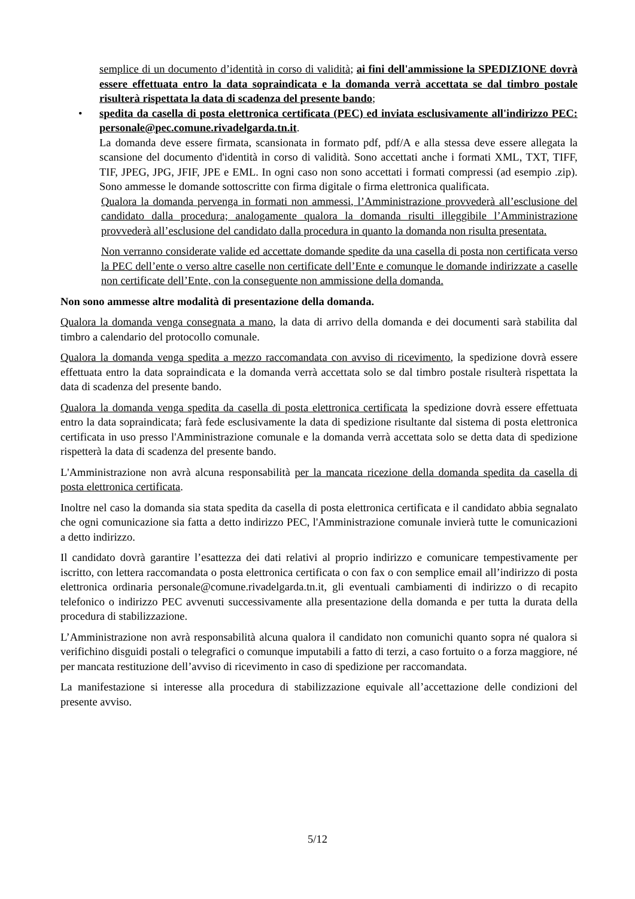semplice di un documento d’identità in corso di validità; ai fini dell'ammissione la SPEDIZIONE dovrà essere effettuata entro la data sopraindicata e la domanda verrà accettata se dal timbro postale risulterà rispettata la data di scadenza del presente bando;
• spedita da casella di posta elettronica certificata (PEC) ed inviata esclusivamente all'indirizzo PEC: personale@pec.comune.rivadelgarda.tn.it.
La domanda deve essere firmata, scansionata in formato pdf, pdf/A e alla stessa deve essere allegata la scansione del documento d'identità in corso di validità. Sono accettati anche i formati XML, TXT, TIFF, TIF, JPEG, JPG, JFIF, JPE e EML. In ogni caso non sono accettati i formati compressi (ad esempio .zip). Sono ammesse le domande sottoscritte con firma digitale o firma elettronica qualificata.
Qualora la domanda pervenga in formati non ammessi, l’Amministrazione provvederà all’esclusione del candidato dalla procedura; analogamente qualora la domanda risulti illeggibile l’Amministrazione provvederà all’esclusione del candidato dalla procedura in quanto la domanda non risulta presentata.
Non verranno considerate valide ed accettate domande spedite da una casella di posta non certificata verso la PEC dell’ente o verso altre caselle non certificate dell’Ente e comunque le domande indirizzate a caselle non certificate dell’Ente, con la conseguente non ammissione della domanda.
Non sono ammesse altre modalità di presentazione della domanda.
Qualora la domanda venga consegnata a mano, la data di arrivo della domanda e dei documenti sarà stabilita dal timbro a calendario del protocollo comunale.
Qualora la domanda venga spedita a mezzo raccomandata con avviso di ricevimento, la spedizione dovrà essere effettuata entro la data sopraindicata e la domanda verrà accettata solo se dal timbro postale risulterà rispettata la data di scadenza del presente bando.
Qualora la domanda venga spedita da casella di posta elettronica certificata la spedizione dovrà essere effettuata entro la data sopraindicata; farà fede esclusivamente la data di spedizione risultante dal sistema di posta elettronica certificata in uso presso l'Amministrazione comunale e la domanda verrà accettata solo se detta data di spedizione rispetterà la data di scadenza del presente bando.
L'Amministrazione non avrà alcuna responsabilità per la mancata ricezione della domanda spedita da casella di posta elettronica certificata.
Inoltre nel caso la domanda sia stata spedita da casella di posta elettronica certificata e il candidato abbia segnalato che ogni comunicazione sia fatta a detto indirizzo PEC, l'Amministrazione comunale invierà tutte le comunicazioni a detto indirizzo.
Il candidato dovrà garantire l’esattezza dei dati relativi al proprio indirizzo e comunicare tempestivamente per iscritto, con lettera raccomandata o posta elettronica certificata o con fax o con semplice email all’indirizzo di posta elettronica ordinaria personale@comune.rivadelgarda.tn.it, gli eventuali cambiamenti di indirizzo o di recapito telefonico o indirizzo PEC avvenuti successivamente alla presentazione della domanda e per tutta la durata della procedura di stabilizzazione.
L’Amministrazione non avrà responsabilità alcuna qualora il candidato non comunichi quanto sopra né qualora si verifichino disguidi postali o telegrafici o comunque imputabili a fatto di terzi, a caso fortuito o a forza maggiore, né per mancata restituzione dell’avviso di ricevimento in caso di spedizione per raccomandata.
La manifestazione si interesse alla procedura di stabilizzazione equivale all’accettazione delle condizioni del presente avviso.
5/12